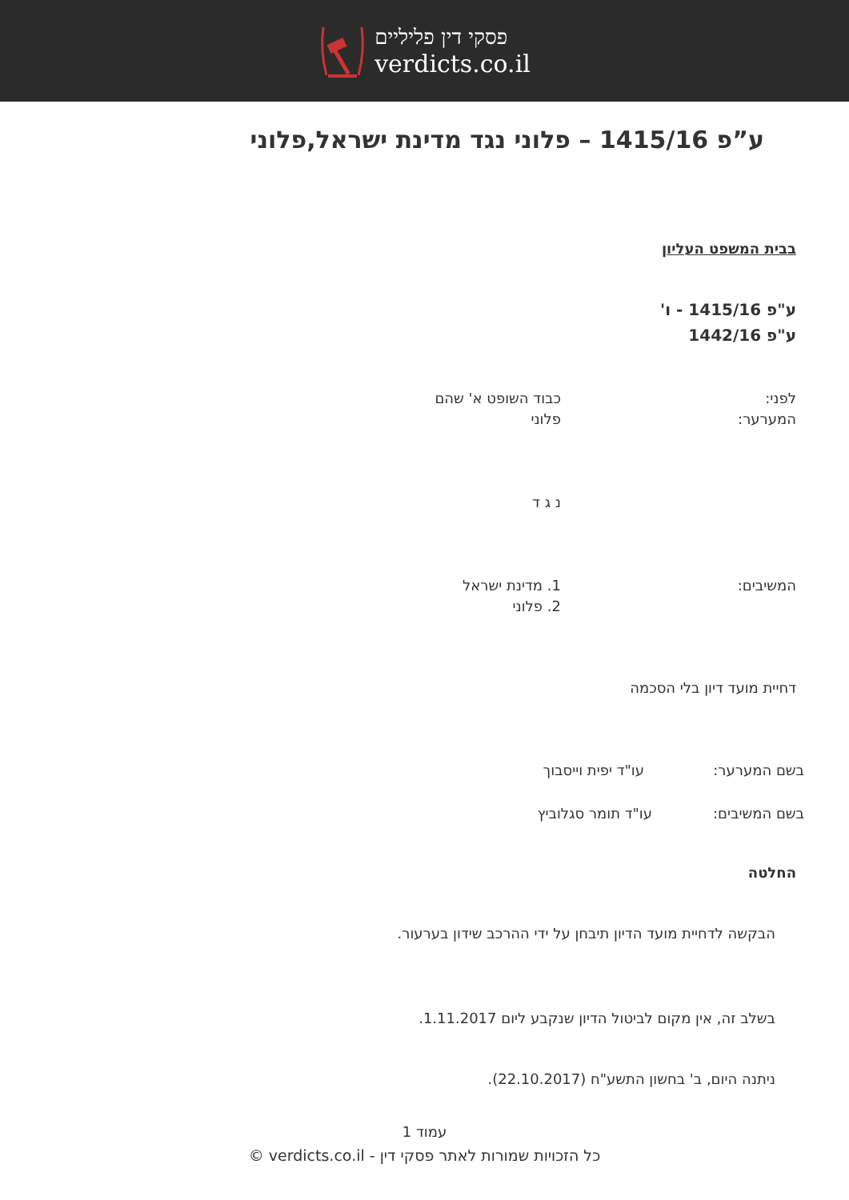פסקי דין פליליים
verdicts.co.il
ע”פ 1415/16 – פלוני נגד מדינת ישראל,פלוני
בבית המשפט העליון
ע"פ 1415/16 - ו'
ע"פ 1442/16
לפני: כבוד השופט א' שהם
המערער: פלוני
נ ג ד
המשיבים: 1. מדינת ישראל
2. פלוני
דחיית מועד דיון בלי הסכמה
בשם המערער: עו"ד יפית וייסבוך
בשם המשיבים: עו"ד תומר סגלוביץ
החלטה
הבקשה לדחיית מועד הדיון תיבחן על ידי ההרכב שידון בערעור.
בשלב זה, אין מקום לביטול הדיון שנקבע ליום 1.11.2017.
ניתנה היום, ב' בחשון התשע"ח (22.10.2017).
עמוד 1
כל הזכויות שמורות לאתר פסקי דין - verdicts.co.il ©